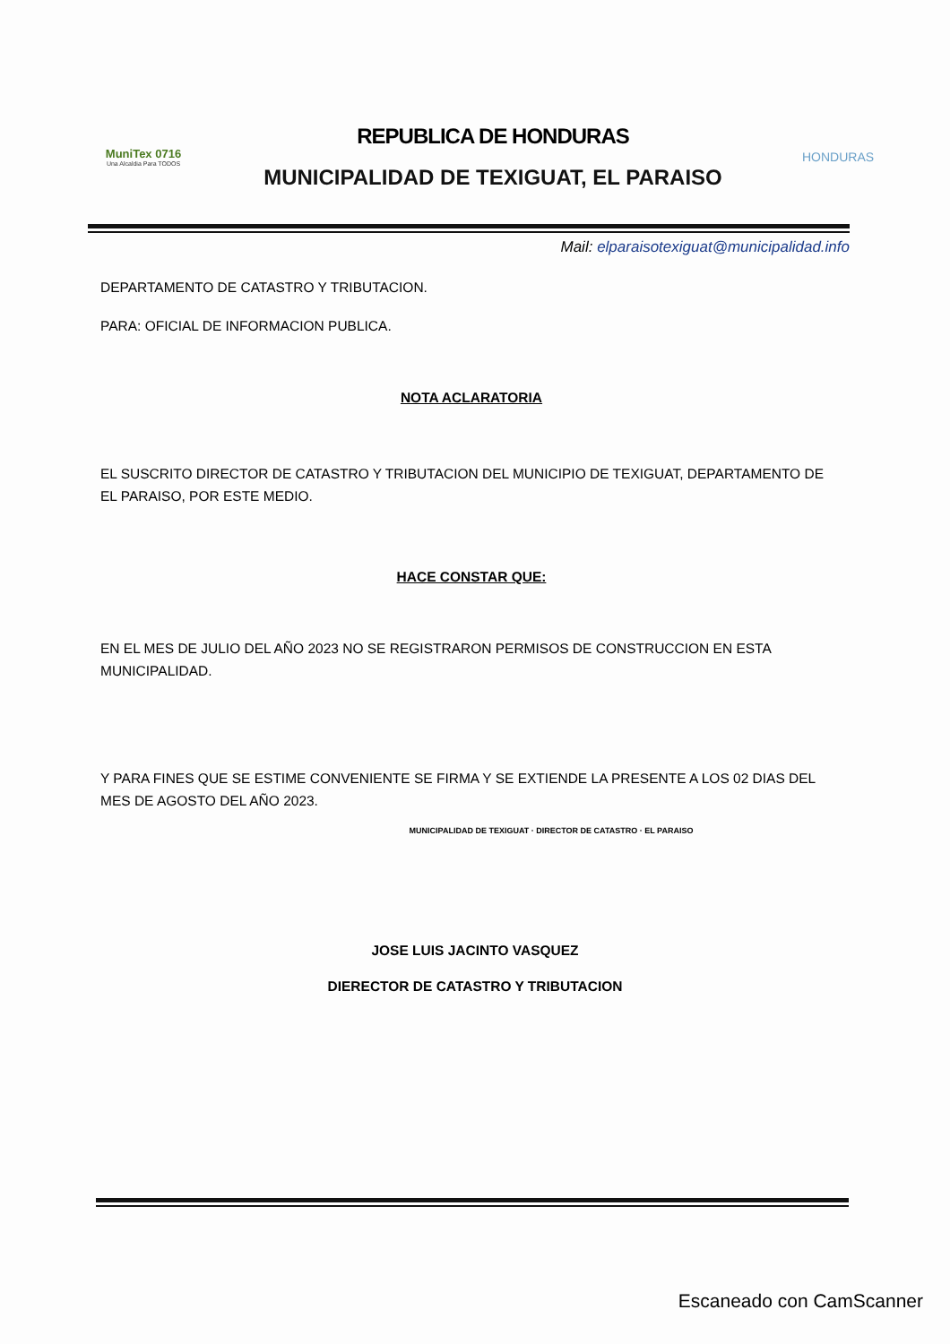MuniTex 0716
Una Alcaldia Para TODOS
REPUBLICA DE HONDURAS
MUNICIPALIDAD DE TEXIGUAT, EL PARAISO
HONDURAS
Mail: elparaisotexiguat@municipalidad.info
DEPARTAMENTO DE CATASTRO Y TRIBUTACION.
PARA: OFICIAL DE INFORMACION PUBLICA.
NOTA ACLARATORIA
EL SUSCRITO DIRECTOR DE CATASTRO Y TRIBUTACION DEL MUNICIPIO DE TEXIGUAT, DEPARTAMENTO DE EL PARAISO, POR ESTE MEDIO.
HACE CONSTAR QUE:
EN EL MES DE JULIO DEL AÑO 2023 NO SE REGISTRARON PERMISOS DE CONSTRUCCION EN ESTA MUNICIPALIDAD.
Y PARA FINES QUE SE ESTIME CONVENIENTE SE FIRMA Y SE EXTIENDE LA PRESENTE A LOS 02 DIAS DEL MES DE AGOSTO DEL AÑO 2023.
MUNICIPALIDAD DE TEXIGUAT · DIRECTOR DE CATASTRO · EL PARAISO
JOSE LUIS JACINTO VASQUEZ
DIERECTOR DE CATASTRO Y TRIBUTACION
Escaneado con CamScanner